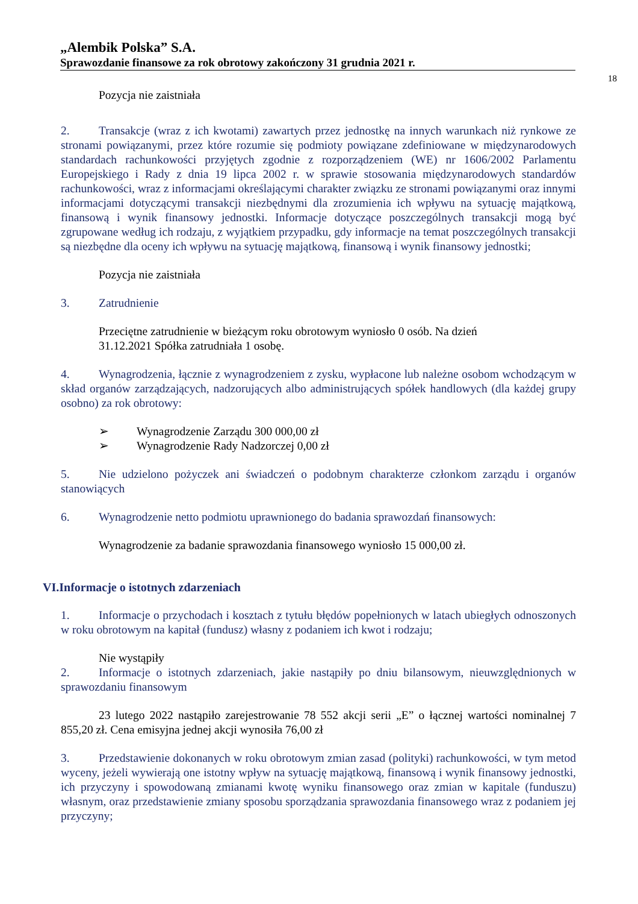„Alembik Polska” S.A.
Sprawozdanie finansowe za rok obrotowy zakończony 31 grudnia 2021 r.
18
Pozycja nie zaistniała
2. Transakcje (wraz z ich kwotami) zawartych przez jednostkę na innych warunkach niż rynkowe ze stronami powiązanymi, przez które rozumie się podmioty powiązane zdefiniowane w międzynarodowych standardach rachunkowości przyjętych zgodnie z rozporządzeniem (WE) nr 1606/2002 Parlamentu Europejskiego i Rady z dnia 19 lipca 2002 r. w sprawie stosowania międzynarodowych standardów rachunkowości, wraz z informacjami określającymi charakter związku ze stronami powiązanymi oraz innymi informacjami dotyczącymi transakcji niezbędnymi dla zrozumienia ich wpływu na sytuację majątkową, finansową i wynik finansowy jednostki. Informacje dotyczące poszczególnych transakcji mogą być zgrupowane według ich rodzaju, z wyjątkiem przypadku, gdy informacje na temat poszczególnych transakcji są niezbędne dla oceny ich wpływu na sytuację majątkową, finansową i wynik finansowy jednostki;
Pozycja nie zaistniała
3. Zatrudnienie
Przeciętne zatrudnienie w bieżącym roku obrotowym wyniosło 0 osób. Na dzień
31.12.2021 Spółka zatrudniała 1 osobę.
4. Wynagrodzenia, łącznie z wynagrodzeniem z zysku, wypłacone lub należne osobom wchodzącym w skład organów zarządzających, nadzorujących albo administrujących spółek handlowych (dla każdej grupy osobno) za rok obrotowy:
➢ Wynagrodzenie Zarządu 300 000,00 zł
➢ Wynagrodzenie Rady Nadzorczej 0,00 zł
5. Nie udzielono pożyczek ani świadczeń o podobnym charakterze członkom zarządu i organów stanowiących
6. Wynagrodzenie netto podmiotu uprawnionego do badania sprawozdań finansowych:
Wynagrodzenie za badanie sprawozdania finansowego wyniosło 15 000,00 zł.
VI.Informacje o istotnych zdarzeniach
1. Informacje o przychodach i kosztach z tytułu błędów popełnionych w latach ubiegłych odnoszonych w roku obrotowym na kapitał (fundusz) własny z podaniem ich kwot i rodzaju;
Nie wystąpiły
2. Informacje o istotnych zdarzeniach, jakie nastąpiły po dniu bilansowym, nieuwzględnionych w sprawozdaniu finansowym
23 lutego 2022 nastąpiło zarejestrowanie 78 552 akcji serii „E” o łącznej wartości nominalnej 7 855,20 zł. Cena emisyjna jednej akcji wynosiła 76,00 zł
3. Przedstawienie dokonanych w roku obrotowym zmian zasad (polityki) rachunkowości, w tym metod wyceny, jeżeli wywierają one istotny wpływ na sytuację majątkową, finansową i wynik finansowy jednostki, ich przyczyny i spowodowaną zmianami kwotę wyniku finansowego oraz zmian w kapitale (funduszu) własnym, oraz przedstawienie zmiany sposobu sporządzania sprawozdania finansowego wraz z podaniem jej przyczyny;